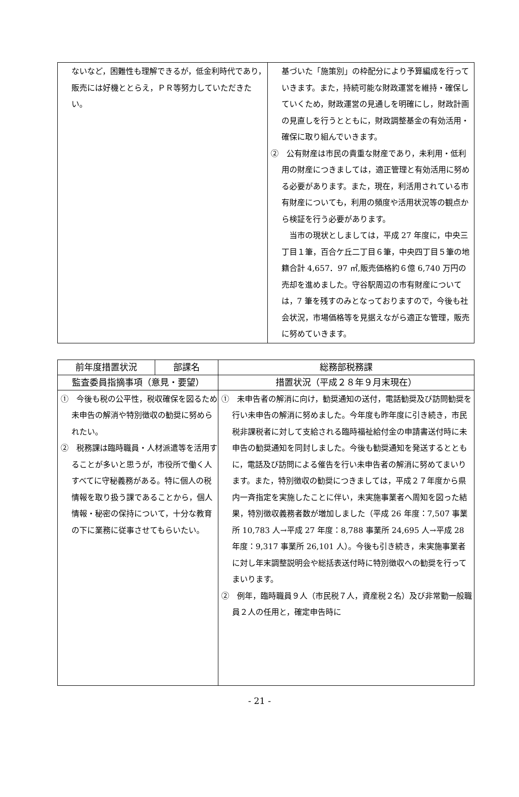| ないなど，困難性も理解できるが，低金利時代であり，販売には好機ととらえ，ＰＲ等努力していただきたい。 | 基づいた「施策別」の枠配分により予算編成を行っていきます。また，持続可能な財政運営を維持・確保していくため，財政運営の見通しを明確にし，財政計画の見直しを行うとともに，財政調整基金の有効活用・確保に取り組んでいきます。 ② 公有財産は市民の貴重な財産であり，未利用・低利用の財産につきましては，適正管理と有効活用に努める必要があります。また，現在，利活用されている市有財産についても，利用の頻度や活用状況等の観点から検証を行う必要があります。 当市の現状としましては，平成 27 年度に，中央三丁目１筆，百合ケ丘二丁目６筆，中央四丁目５筆の地籍合計 4,657．97 ㎡,販売価格約６億 6,740 万円の売却を進めました。守谷駅周辺の市有財産については，7 筆を残すのみとなっておりますので，今後も社会状況，市場価格等を見据えながら適正な管理，販売に努めていきます。 |
| 前年度措置状況 | 部課名 | 総務部税務課 |
| 監査委員指摘事項（意見・要望） | | 措置状況（平成２８年９月末現在） |
| ① 今後も税の公平性，税収確保を図るため未申告の解消や特別徴収の勧奨に努められたい。 ② 税務課は臨時職員・人材派遣等を活用することが多いと思うが，市役所で働く人すべてに守秘義務がある。特に個人の税情報を取り扱う課であることから，個人情報・秘密の保持について，十分な教育の下に業務に従事させてもらいたい。 | | ① 未申告者の解消に向け，勧奨通知の送付，電話勧奨及び訪問勧奨を行い未申告の解消に努めました。今年度も昨年度に引き続き，市民税非課税者に対して支給される臨時福祉給付金の申請書送付時に未申告の勧奨通知を同封しました。今後も勧奨通知を発送するとともに，電話及び訪問による催告を行い未申告者の解消に努めてまいります。また，特別徴収の勧奨につきましては，平成２７年度から県内一斉指定を実施したことに伴い，未実施事業者へ周知を図った結果，特別徴収義務者数が増加しました（平成 26 年度：7,507 事業所 10,783 人→平成 27 年度：8,788 事業所 24,695 人→平成 28 年度：9,317 事業所 26,101 人）。今後も引き続き，未実施事業者に対し年末調整説明会や総括表送付時に特別徴収への勧奨を行ってまいります。 ② 例年，臨時職員９人（市民税７人，資産税２名）及び非常勤一般職員２人の任用と，確定申告時に |
- 21 -